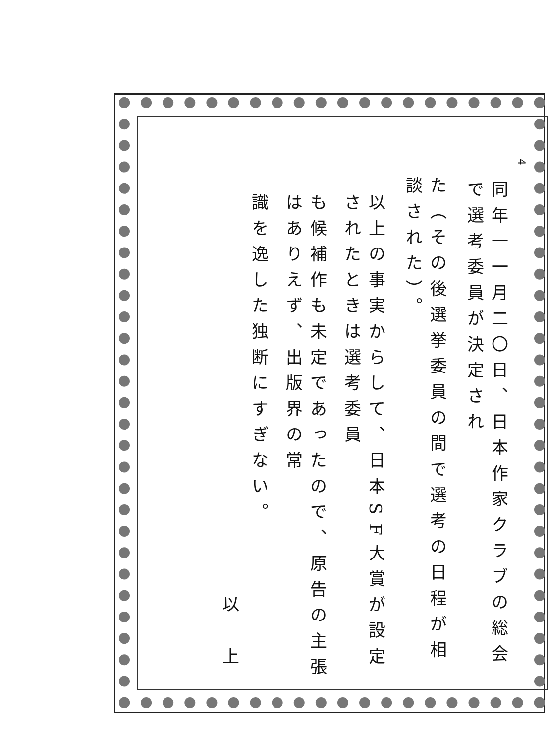4
同年一一月二〇日、日本作家クラブの総会で選考委員が決定され
た（その後選挙委員の間で選考の日程が相談された）。
以上の事実からして、日本SF大賞が設定されたときは選考委員
も候補作も未定であったので、原告の主張はありえず、出版界の常
識を逸した独断にすぎない。
以 上